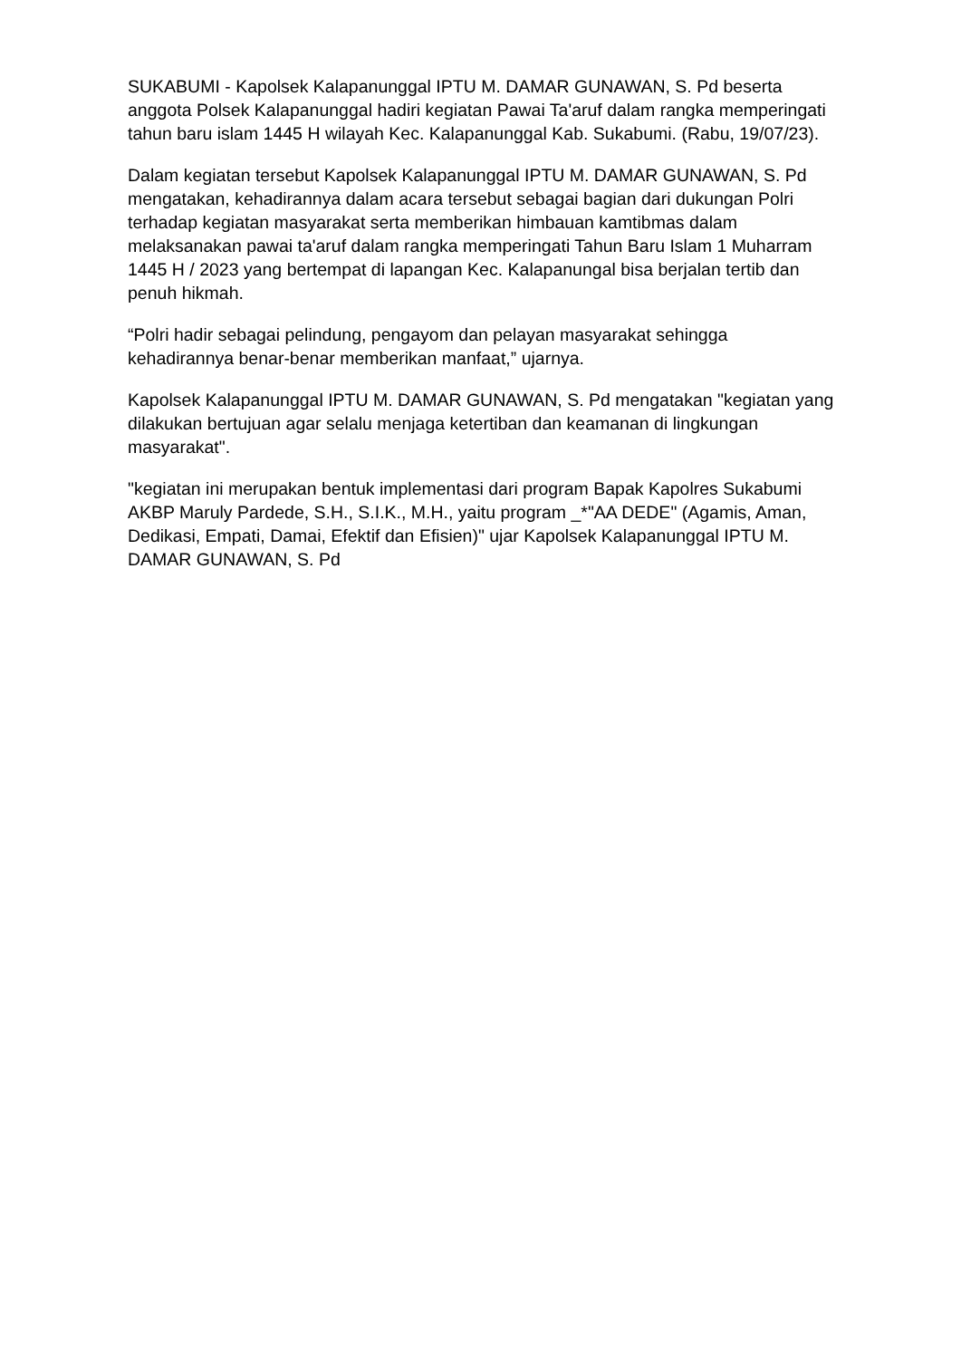SUKABUMI - Kapolsek Kalapanunggal IPTU M. DAMAR GUNAWAN, S. Pd beserta anggota Polsek Kalapanunggal hadiri kegiatan Pawai Ta'aruf dalam rangka memperingati tahun baru islam 1445 H wilayah Kec. Kalapanunggal Kab. Sukabumi. (Rabu, 19/07/23).
Dalam kegiatan tersebut Kapolsek Kalapanunggal IPTU M. DAMAR GUNAWAN, S. Pd mengatakan, kehadirannya dalam acara tersebut sebagai bagian dari dukungan Polri terhadap kegiatan masyarakat serta memberikan himbauan kamtibmas dalam melaksanakan pawai ta'aruf dalam rangka memperingati Tahun Baru Islam 1 Muharram 1445 H / 2023 yang bertempat di lapangan Kec. Kalapanungal bisa berjalan tertib dan penuh hikmah.
“Polri hadir sebagai pelindung, pengayom dan pelayan masyarakat sehingga kehadirannya benar-benar memberikan manfaat,” ujarnya.
Kapolsek Kalapanunggal IPTU M. DAMAR GUNAWAN, S. Pd mengatakan "kegiatan yang dilakukan bertujuan agar selalu menjaga ketertiban dan keamanan di lingkungan masyarakat".
"kegiatan ini merupakan bentuk implementasi dari program Bapak Kapolres Sukabumi AKBP Maruly Pardede, S.H., S.I.K., M.H., yaitu program _*"AA DEDE" (Agamis, Aman, Dedikasi, Empati, Damai, Efektif dan Efisien)" ujar Kapolsek Kalapanunggal IPTU M. DAMAR GUNAWAN, S. Pd